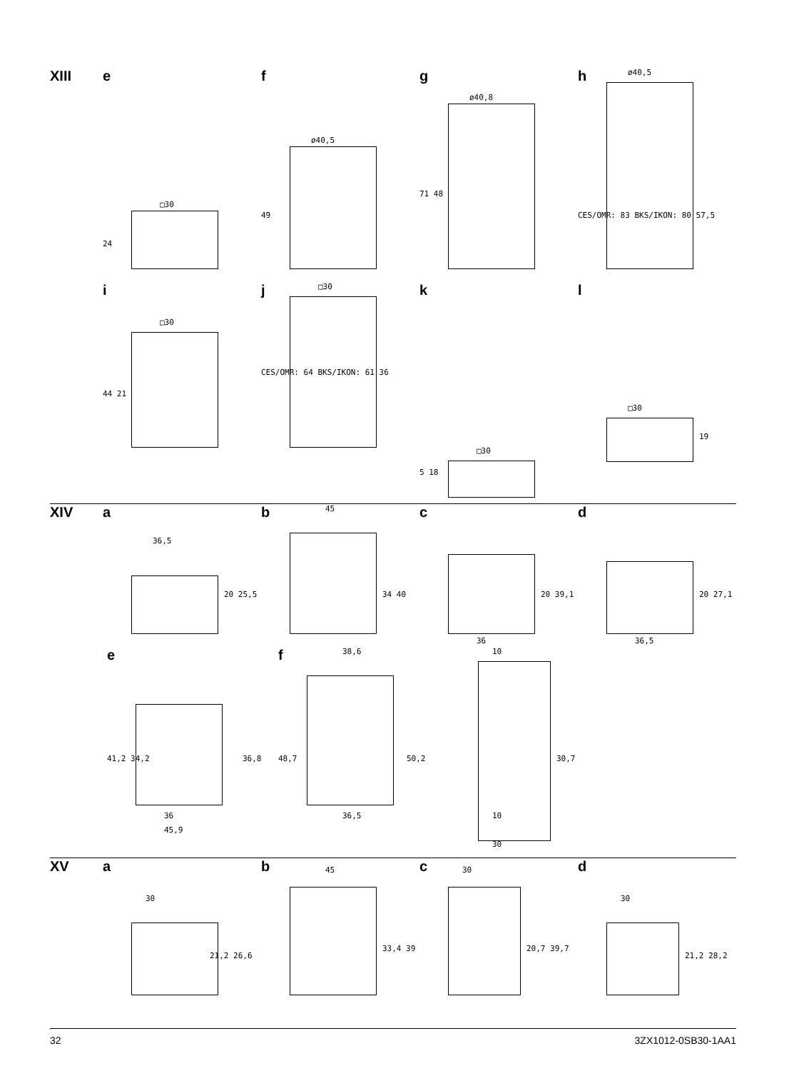XIII e
□30
24
f
ø40,5
49
g
ø40,8
71 48
h
ø40,5
CES/OMR: 83 BKS/IKON: 80 57,5
i
□30
44 21
j
□30
CES/OMR: 64 BKS/IKON: 61 36
k
□30
5 18
l
□30
19
XIV a
36,5
20 25,5
b
45
34 40
c
20 39,1
36
d
20 27,1
36,5
e
41,2 34,2 36,8
36
45,9
f
38,6
48,7 50,2
36,5
10
30,7
10
30
XV a
30
21,2 26,6
b
45
33,4 39
c
30
20,7 39,7
d
30
21,2 28,2
32 3ZX1012-0SB30-1AA1